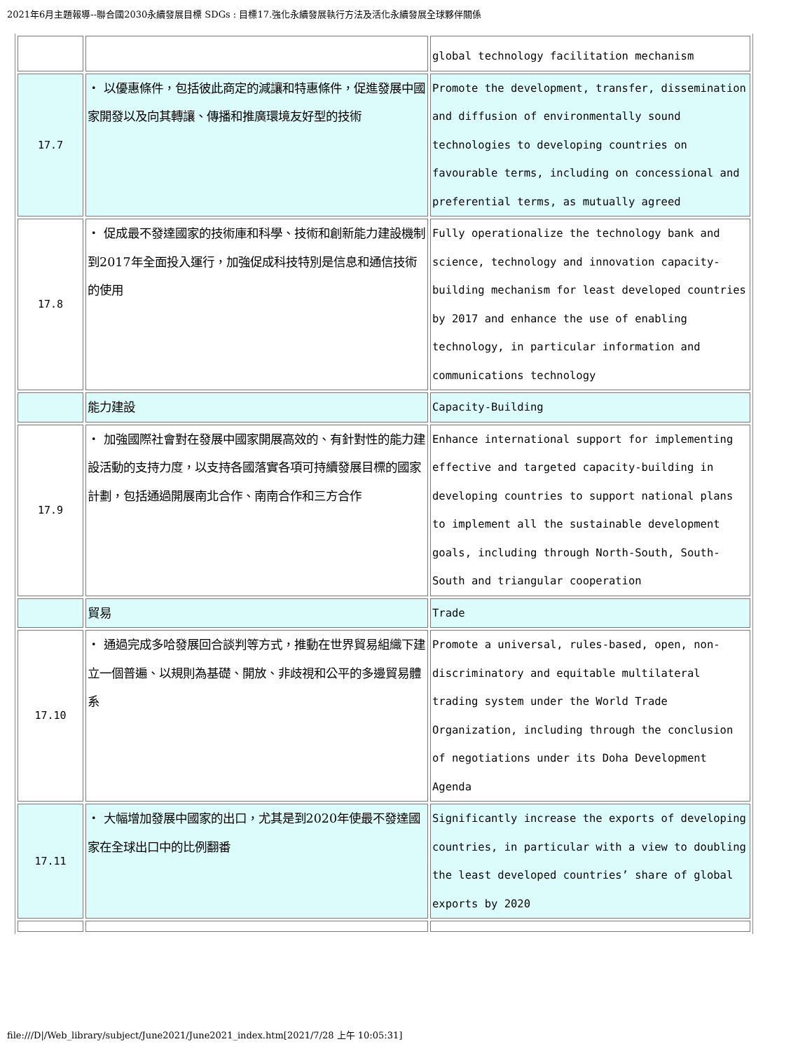2021年6月主題報導--聯合國2030永續發展目標 SDGs : 目標17.強化永續發展執行方法及活化永續發展全球夥伴關係
| | | global technology facilitation mechanism |
| 17.7 | ・ 以優惠條件，包括彼此商定的減讓和特惠條件，促進發展中國家開發以及向其轉讓、傳播和推廣環境友好型的技術 | Promote the development, transfer, dissemination and diffusion of environmentally sound technologies to developing countries on favourable terms, including on concessional and preferential terms, as mutually agreed |
| 17.8 | ・ 促成最不發達國家的技術庫和科學、技術和創新能力建設機制到2017年全面投入運行，加強促成科技特別是信息和通信技術的使用 | Fully operationalize the technology bank and science, technology and innovation capacity-building mechanism for least developed countries by 2017 and enhance the use of enabling technology, in particular information and communications technology |
| | 能力建設 | Capacity-Building |
| 17.9 | ・ 加強國際社會對在發展中國家開展高效的、有針對性的能力建設活動的支持力度，以支持各國落實各項可持續發展目標的國家計劃，包括通過開展南北合作、南南合作和三方合作 | Enhance international support for implementing effective and targeted capacity-building in developing countries to support national plans to implement all the sustainable development goals, including through North-South, South- South and triangular cooperation |
| | 貿易 | Trade |
| 17.10 | ・ 通過完成多哈發展回合談判等方式，推動在世界貿易組織下建立一個普遍、以規則為基礎、開放、非歧視和公平的多邊貿易體系 | Promote a universal, rules-based, open, non-discriminatory and equitable multilateral trading system under the World Trade Organization, including through the conclusion of negotiations under its Doha Development Agenda |
| 17.11 | ・ 大幅增加發展中國家的出口，尤其是到2020年使最不發達國家在全球出口中的比例翻番 | Significantly increase the exports of developing countries, in particular with a view to doubling the least developed countries’ share of global exports by 2020 |
file:///D|/Web_library/subject/June2021/June2021_index.htm[2021/7/28 上午 10:05:31]